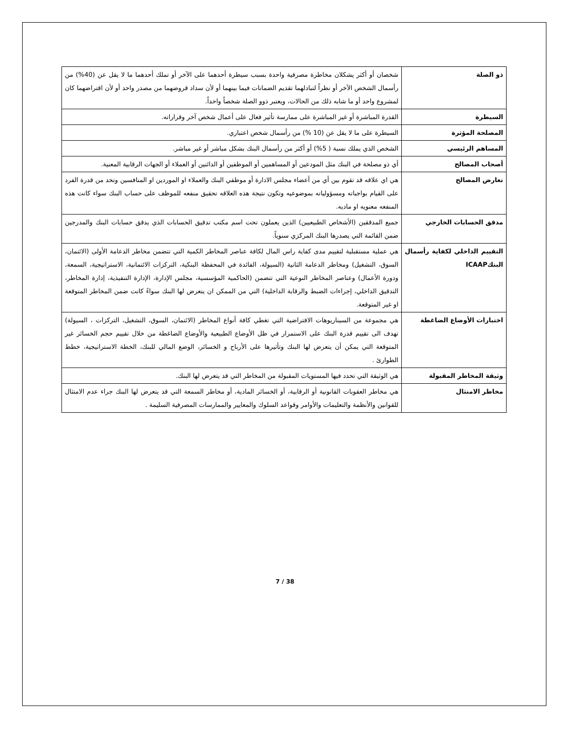| ذو الصلة | شخصان أو أكثر يشكلان مخاطرة مصرفية واحدة بسبب سيطرة أحدهما على الآخر أو تملك أحدهما ما لا يقل عن (40%) من رأسمال الشخص الآخر أو نظراً لتبادلهما تقديم الضمانات فيما بينهما أو لأن سداد قروضهما من مصدر واحد أو لأن اقتراضهما كان لمشروع واحد أو ما شابه ذلك من الحالات، ويعتبر ذوو الصلة شخصاً واحداً. |
| السيطرة | القدرة المباشرة أو غير المباشرة على ممارسة تأثير فعال على أعمال شخص آخر وقراراته. |
| المصلحة المؤثرة | السيطرة على ما لا يقل عن (10 %) من رأسمال شخص اعتباري. |
| المساهم الرئيسي | الشخص الذي يملك نسبة ( 5%) أو أكثر من رأسمال البنك بشكل مباشر أو غير مباشر. |
| أصحاب المصالح | أي ذو مصلحة في البنك مثل المودعين أو المساهمين أو الموظفين أو الدائنين أو العملاء أو الجهات الرقابية المعنية. |
| تعارض المصالح | هي اي علاقه قد تقوم بين أي من أعضاء مجلس الادارة أو موظفي البنك والعملاء او الموردين او المنافسين وتحد من قدرة الفرد على القيام بواجباته ومسؤولياته بموضوعيه وتكون نتيجة هذه العلاقه تحقيق منفعه للموظف على حساب البنك سواء كانت هذه المنفعه معنويه او ماديه. |
| مدقق الحسابات الخارجي | جميع المدققين (الأشخاص الطبيعيين) الذين يعملون تحت اسم مكتب تدقيق الحسابات الذي يدقق حسابات البنك والمدرجين ضمن القائمة التي يصدرها البنك المركزي سنوياً. |
| التقييم الداخلي لكفاية رأسمال البنكICAAP | هي عملية مستقبلية لتقييم مدى كفاية راس المال لكافة عناصر المخاطر الكمية التي تتضمن مخاطر الدعامة الأولى (الائتمان، السوق، التشغيل) ومخاطر الدعامة الثانية (السيولة، الفائدة في المحفظة البنكية، التركزات الائتمانية، الاستراتيجية، السمعة، ودورة الأعمال) وعناصر المخاطر النوعية التي تتضمن (الحاكمية المؤسسية، مجلس الإدارة، الإدارة التنفيذية، إدارة المخاطر، التدقيق الداخلي، إجراءات الضبط والرقابة الداخلية) التي من الممكن ان يتعرض لها البنك سواءً كانت ضمن المخاطر المتوقعة او غير المتوقعة. |
| اختبارات الأوضاع الضاغطة | هي مجموعة من السيناريوهات الافتراضية التي تغطي كافة أنواع المخاطر (الائتمان، السوق، التشغيل، التركزات ، السيولة) تهدف الى تقييم قدرة البنك على الاستمرار في ظل الأوضاع الطبيعية والأوضاع الضاغطة من خلال تقييم حجم الخسائر غير المتوقعة التي يمكن أن يتعرض لها البنك وتأثيرها على الأرباح و الخسائر، الوضع المالي للبنك، الخطة الاستراتيجية، خطط الطوارئ . |
| وثيقة المخاطر المقبولة | هي الوثيقة التي تحدد فيها المستويات المقبولة من المخاطر التي قد يتعرض لها البنك. |
| مخاطر الامتثال | هي مخاطر العقوبات القانونية أو الرقابية، أو الخسائر المادية، أو مخاطر السمعة التي قد يتعرض لها البنك جراء عدم الامتثال للقوانين والأنظمة والتعليمات والأوامر وقواعد السلوك والمعايير والممارسات المصرفية السليمة . |
7 / 38